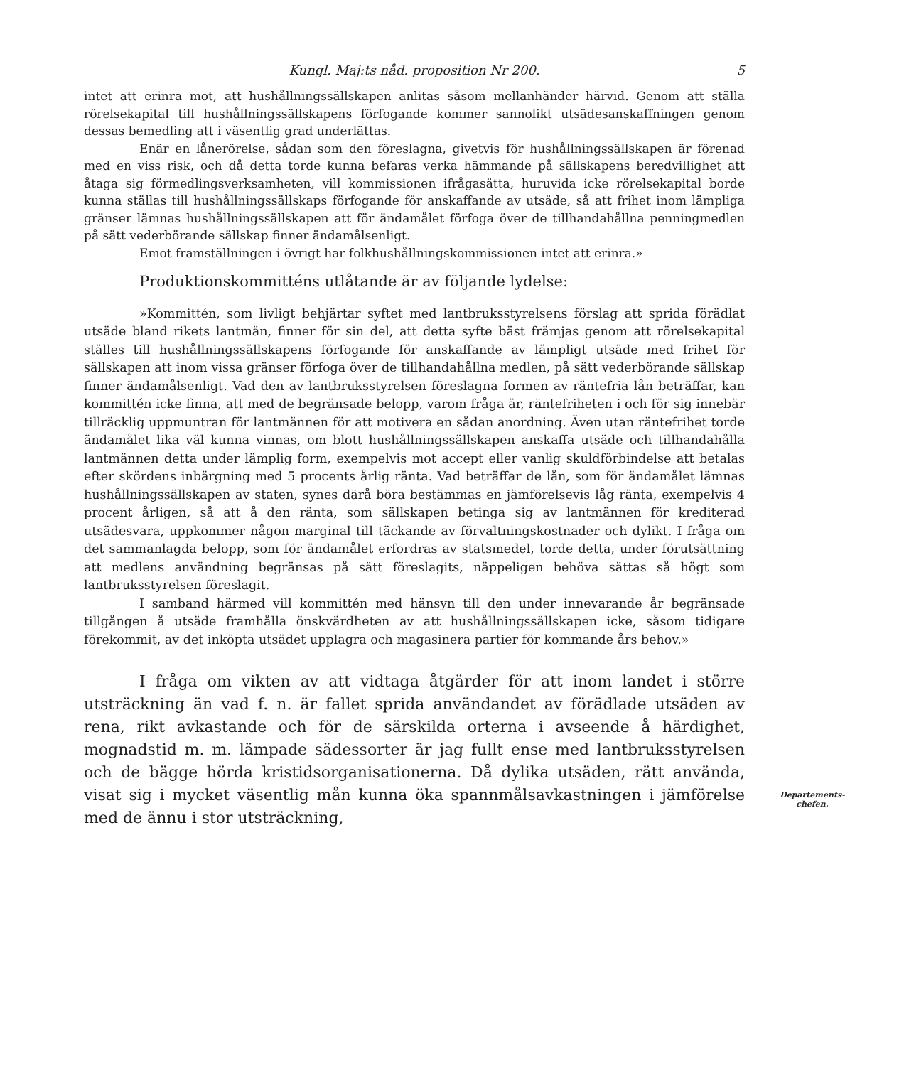Kungl. Maj:ts nåd. proposition Nr 200. 5
intet att erinra mot, att hushållningssällskapen anlitas såsom mellanhänder härvid. Genom att ställa rörelsekapital till hushållningssällskapens förfogande kommer sannolikt utsädesanskaffningen genom dessas bemedling att i väsentlig grad underlättas.
Enär en lånerörelse, sådan som den föreslagna, givetvis för hushållningssällskapen är förenad med en viss risk, och då detta torde kunna befaras verka hämmande på sällskapens beredvillighet att åtaga sig förmedlingsverksamheten, vill kommissionen ifrågasätta, huruvida icke rörelsekapital borde kunna ställas till hushållningssällskaps förfogande för anskaffande av utsäde, så att frihet inom lämpliga gränser lämnas hushållningssällskapen att för ändamålet förfoga över de tillhandahållna penningmedlen på sätt vederbörande sällskap finner ändamålsenligt.
Emot framställningen i övrigt har folkhushållningskommissionen intet att erinra.»
Produktionskommitténs utlåtande är av följande lydelse:
»Kommittén, som livligt behjärtar syftet med lantbruksstyrelsens förslag att sprida förädlat utsäde bland rikets lantmän, finner för sin del, att detta syfte bäst främjas genom att rörelsekapital ställes till hushållningssällskapens förfogande för anskaffande av lämpligt utsäde med frihet för sällskapen att inom vissa gränser förfoga över de tillhandahållna medlen, på sätt vederbörande sällskap finner ändamålsenligt. Vad den av lantbruksstyrelsen föreslagna formen av räntefria lån beträffar, kan kommittén icke finna, att med de begränsade belopp, varom fråga är, räntefriheten i och för sig innebär tillräcklig uppmuntran för lantmännen för att motivera en sådan anordning. Även utan räntefrihet torde ändamålet lika väl kunna vinnas, om blott hushållningssällskapen anskaffa utsäde och tillhandahålla lantmännen detta under lämplig form, exempelvis mot accept eller vanlig skuldförbindelse att betalas efter skördens inbärgning med 5 procents årlig ränta. Vad beträffar de lån, som för ändamålet lämnas hushållningssällskapen av staten, synes därå böra bestämmas en jämförelsevis låg ränta, exempelvis 4 procent årligen, så att å den ränta, som sällskapen betinga sig av lantmännen för krediterad utsädesvara, uppkommer någon marginal till täckande av förvaltningskostnader och dylikt. I fråga om det sammanlagda belopp, som för ändamålet erfordras av statsmedel, torde detta, under förutsättning att medlens användning begränsas på sätt föreslagits, näppeligen behöva sättas så högt som lantbruksstyrelsen föreslagit.
I samband härmed vill kommittén med hänsyn till den under innevarande år begränsade tillgången å utsäde framhålla önskvärdheten av att hushållningssällskapen icke, såsom tidigare förekommit, av det inköpta utsädet upplagra och magasinera partier för kommande års behov.»
I fråga om vikten av att vidtaga åtgärder för att inom landet i större utsträckning än vad f. n. är fallet sprida användandet av förädlade utsäden av rena, rikt avkastande och för de särskilda orterna i avseende å härdighet, mognadstid m. m. lämpade sädessorter är jag fullt ense med lantbruksstyrelsen och de bägge hörda kristidsorganisationerna. Då dylika utsäden, rätt använda, visat sig i mycket väsentlig mån kunna öka spannmålsavkastningen i jämförelse med de ännu i stor utsträckning,
Departements-
chefen.